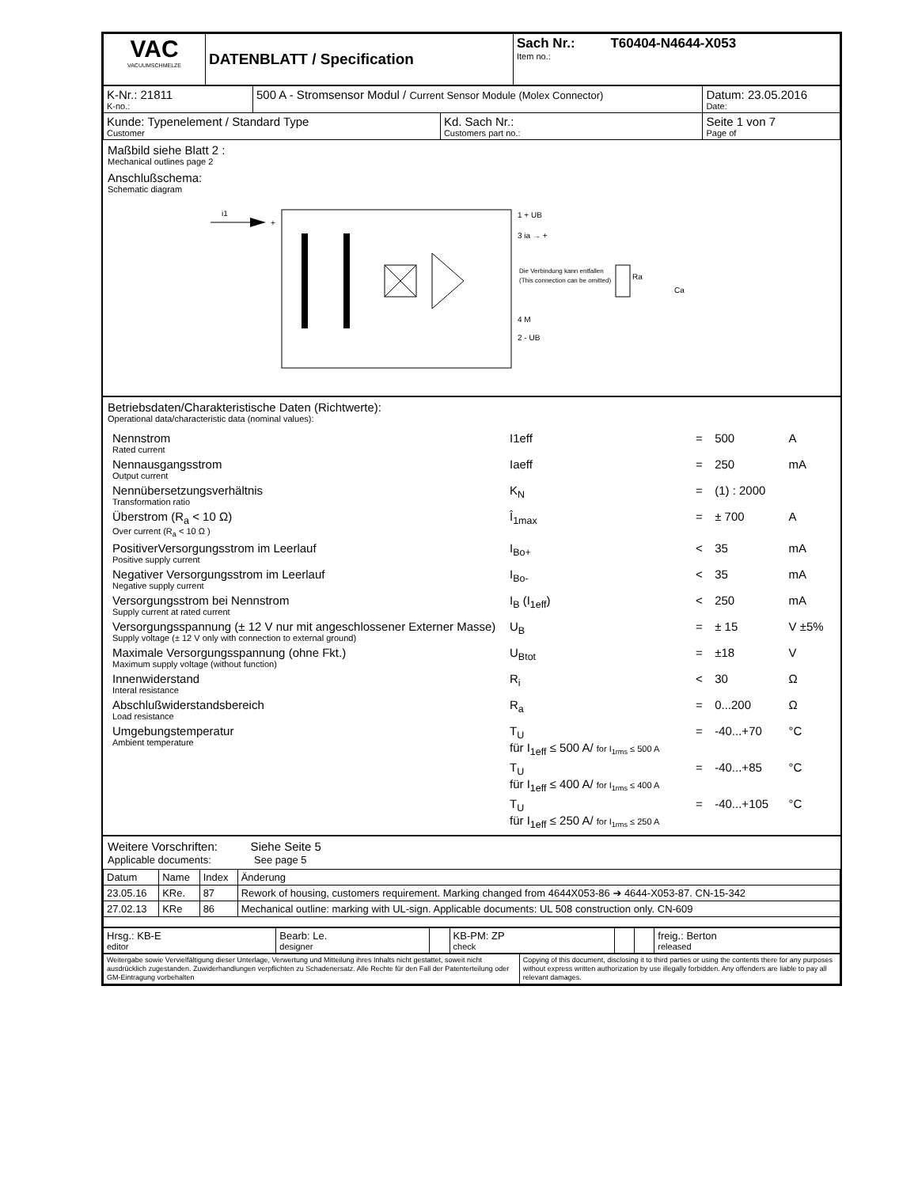| VAC VACUUMSCHMELZE | DATENBLATT / Specification | Sach Nr.: T60404-N4644-X053 Item no.: |
| K-Nr.: 21811 K-no.: | 500 A - Stromsensor Modul / Current Sensor Module (Molex Connector) | | Datum: 23.05.2016 Date: |
| Kunde: Typenelement / Standard Type Customer | | Kd. Sach Nr.: Customers part no.: | Seite 1 von 7 Page of |
Maßbild siehe Blatt 2 :
Mechanical outlines page 2
Anschlußschema:
Schematic diagram
i1
+
1 + UB
3 ia → +
Die Verbindung kann entfallen
(This connection can be omitted)
4 M
2 - UB
Ra
Ca
Betriebsdaten/Charakteristische Daten (Richtwerte):
Operational data/characteristic data (nominal values):
| Nennstrom Rated current | I1eff | = | 500 | A |
| Nennausgangsstrom Output current | Iaeff | = | 250 | mA |
| Nennübersetzungsverhältnis Transformation ratio | K<sub>N</sub> | = | (1) : 2000 | |
| Überstrom (R<sub>a</sub> < 10 Ω) Over current (R<sub>a</sub> < 10 Ω ) | Î<sub>1max</sub> | = | ± 700 | A |
| PositiverVersorgungsstrom im Leerlauf Positive supply current | I<sub>Bo+</sub> | < | 35 | mA |
| Negativer Versorgungsstrom im Leerlauf Negative supply current | I<sub>Bo-</sub> | < | 35 | mA |
| Versorgungsstrom bei Nennstrom Supply current at rated current | I<sub>B</sub> (I<sub>1eff</sub>) | < | 250 | mA |
| Versorgungsspannung (± 12 V nur mit angeschlossener Externer Masse) Supply voltage (± 12 V only with connection to external ground) | U<sub>B</sub> | = | ± 15 | V ±5% |
| Maximale Versorgungsspannung (ohne Fkt.) Maximum supply voltage (without function) | U<sub>Btot</sub> | = | ±18 | V |
| Innenwiderstand Interal resistance | R<sub>i</sub> | < | 30 | Ω |
| Abschlußwiderstandsbereich Load resistance | R<sub>a</sub> | = | 0...200 | Ω |
| Umgebungstemperatur Ambient temperature | T<sub>U</sub> für I<sub>1eff</sub> ≤ 500 A/ for I<sub>1rms</sub> ≤ 500 A | = | -40...+70 | °C |
| | T<sub>U</sub> für I<sub>1eff</sub> ≤ 400 A/ for I<sub>1rms</sub> ≤ 400 A | = | -40...+85 | °C |
| | T<sub>U</sub> für I<sub>1eff</sub> ≤ 250 A/ for I<sub>1rms</sub> ≤ 250 A | = | -40...+105 | °C |
Weitere Vorschriften: Siehe Seite 5
Applicable documents: See page 5
| Datum | Name | Index | Änderung |
| --- | --- | --- | --- |
| 23.05.16 | KRe. | 87 | Rework of housing, customers requirement. Marking changed from 4644X053-86 ➔ 4644-X053-87. CN-15-342 |
| 27.02.13 | KRe | 86 | Mechanical outline: marking with UL-sign. Applicable documents: UL 508 construction only. CN-609 |
| Hrsg.: KB-E editor | Bearb: Le. designer | | KB-PM: ZP check | | | freig.: Berton released |
| Weitergabe sowie Vervielfältigung dieser Unterlage, Verwertung und Mitteilung ihres Inhalts nicht gestattet, soweit nicht ausdrücklich zugestanden. Zuwiderhandlungen verpflichten zu Schadenersatz. Alle Rechte für den Fall der Patenterteilung oder GM-Eintragung vorbehalten | Copying of this document, disclosing it to third parties or using the contents there for any purposes without express written authorization by use illegally forbidden. Any offenders are liable to pay all relevant damages. |